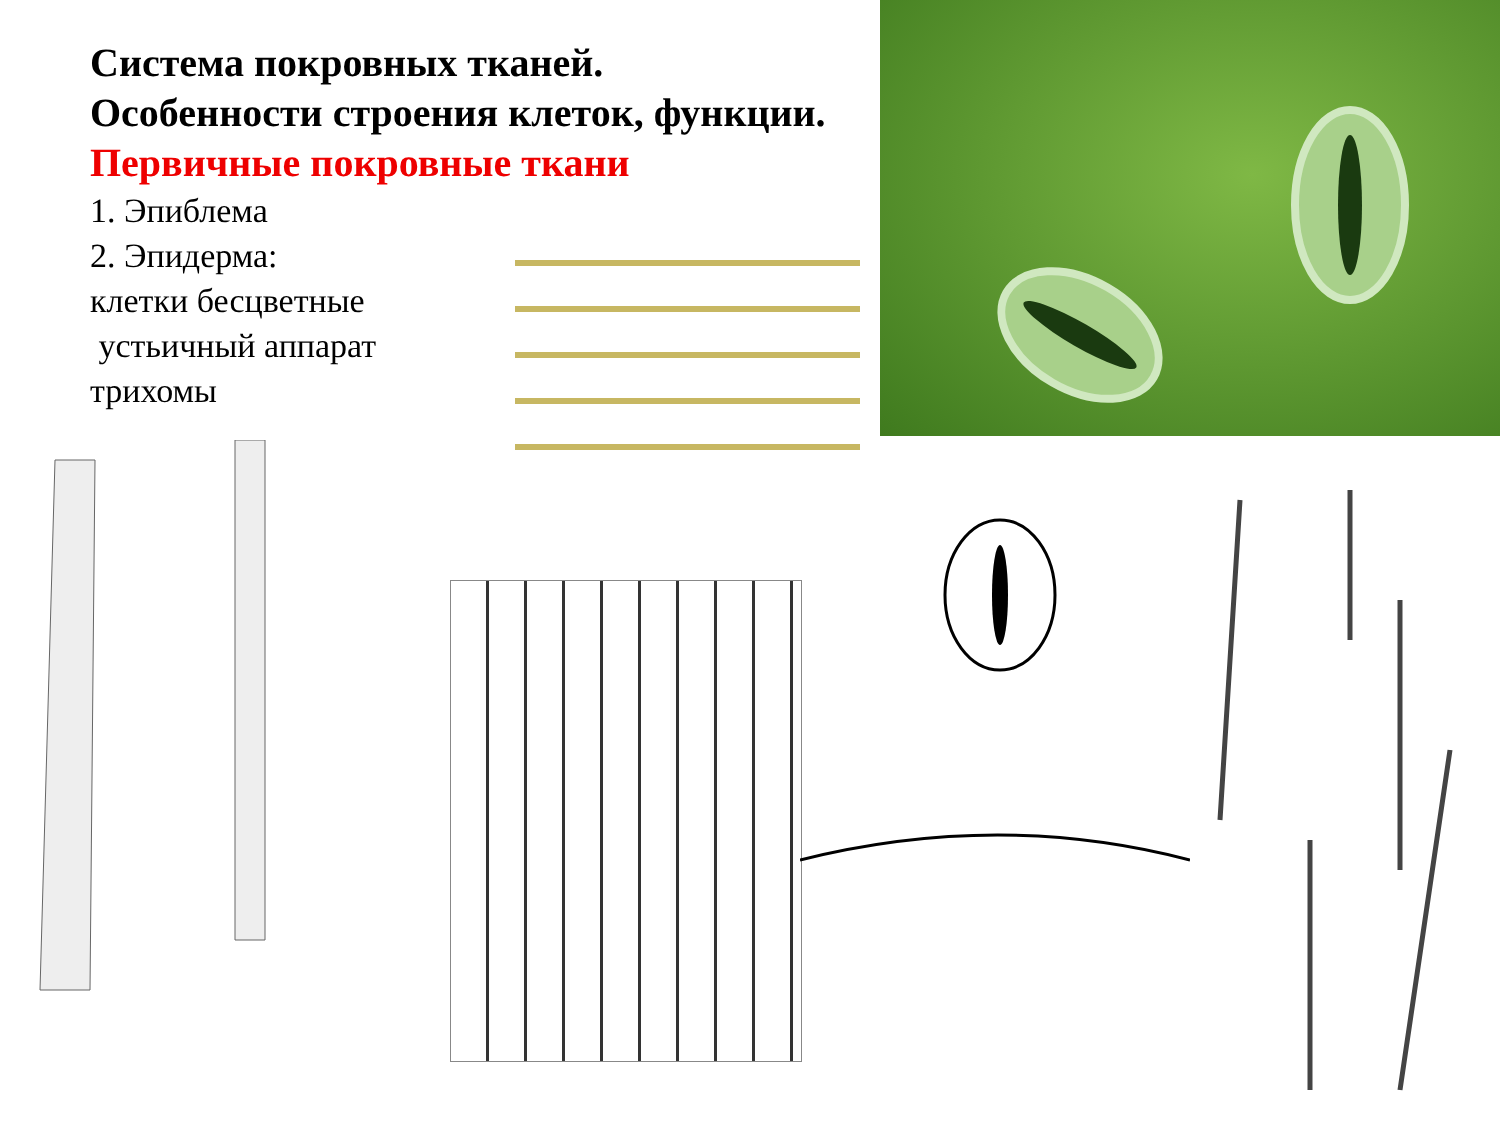Система покровных тканей.
Особенности строения клеток, функции.
Первичные покровные ткани
1. Эпиблема
2. Эпидерма:
клетки бесцветные
устьичный аппарат
трихомы